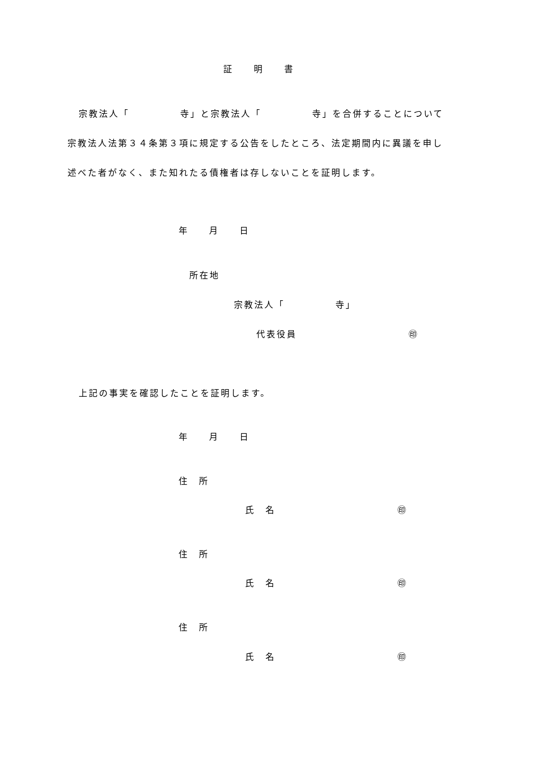証　　明　　書
宗教法人「　　　　　寺」と宗教法人「　　　　　寺」を合併することについて
宗教法人法第３４条第３項に規定する公告をしたところ、法定期間内に異議を申し
述べた者がなく、また知れたる債権者は存しないことを証明します。
年　　月　　日
所在地
宗教法人「　　　　　寺」
代表役員　　　　　　　　　　　㊞
上記の事実を確認したことを証明します。
年　　月　　日
住　所
氏　名　　　　　　　　　　　　㊞
住　所
氏　名　　　　　　　　　　　　㊞
住　所
氏　名　　　　　　　　　　　　㊞